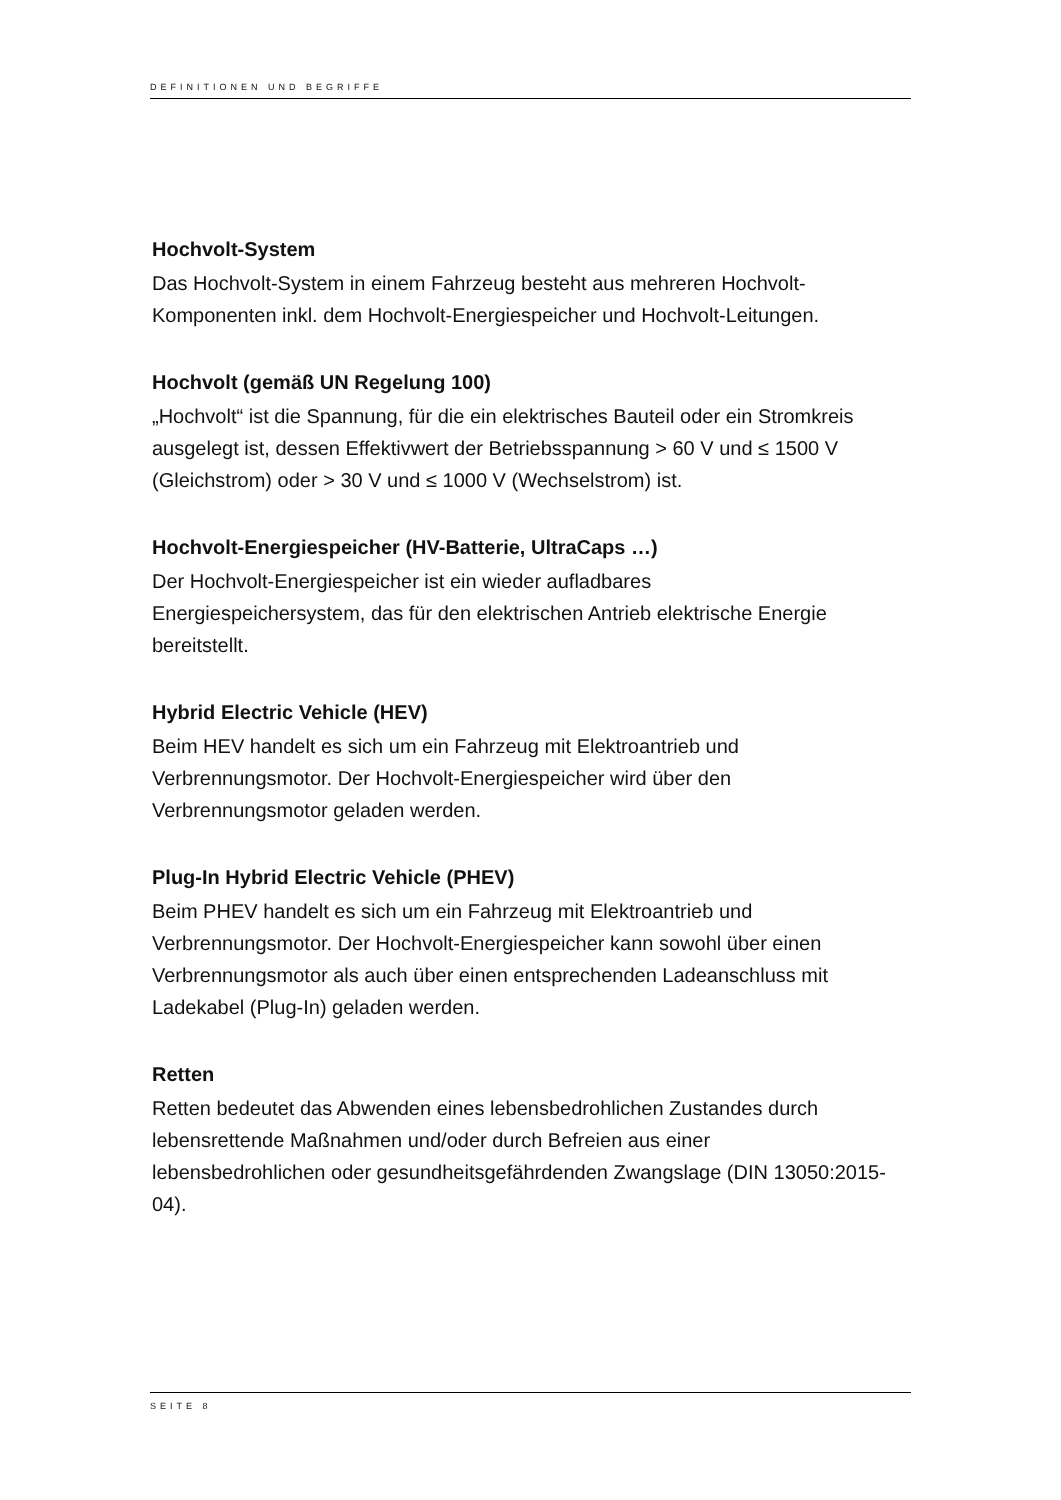DEFINITIONEN UND BEGRIFFE
Hochvolt-System
Das Hochvolt-System in einem Fahrzeug besteht aus mehreren Hochvolt-Komponenten inkl. dem Hochvolt-Energiespeicher und Hochvolt-Leitungen.
Hochvolt (gemäß UN Regelung 100)
„Hochvolt“ ist die Spannung, für die ein elektrisches Bauteil oder ein Stromkreis ausgelegt ist, dessen Effektivwert der Betriebsspannung > 60 V und ≤ 1500 V (Gleichstrom) oder > 30 V und ≤ 1000 V (Wechselstrom) ist.
Hochvolt-Energiespeicher (HV-Batterie, UltraCaps …)
Der Hochvolt-Energiespeicher ist ein wieder aufladbares
Energiespeichersystem, das für den elektrischen Antrieb elektrische Energie bereitstellt.
Hybrid Electric Vehicle (HEV)
Beim HEV handelt es sich um ein Fahrzeug mit Elektroantrieb und
Verbrennungsmotor. Der Hochvolt-Energiespeicher wird über den
Verbrennungsmotor geladen werden.
Plug-In Hybrid Electric Vehicle (PHEV)
Beim PHEV handelt es sich um ein Fahrzeug mit Elektroantrieb und
Verbrennungsmotor. Der Hochvolt-Energiespeicher kann sowohl über einen Verbrennungsmotor als auch über einen entsprechenden Ladeanschluss mit Ladekabel (Plug-In) geladen werden.
Retten
Retten bedeutet das Abwenden eines lebensbedrohlichen Zustandes durch lebensrettende Maßnahmen und/oder durch Befreien aus einer
lebensbedrohlichen oder gesundheitsgefährdenden Zwangslage (DIN 13050:2015-04).
SEITE 8